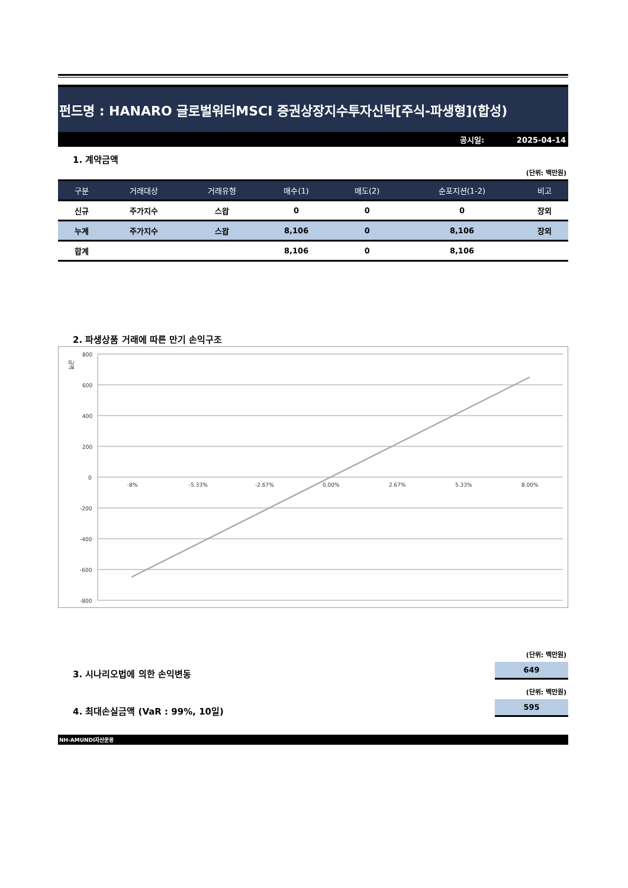펀드명 : HANARO 글로벌워터MSCI 증권상장지수투자신탁[주식-파생형](합성)
공시일: 2025-04-14
1. 계약금액
(단위: 백만원)
| 구분 | 거래대상 | 거래유형 | 매수(1) | 매도(2) | 순포지션(1-2) | 비고 |
| --- | --- | --- | --- | --- | --- | --- |
| 신규 | 주가지수 | 스왑 | 0 | 0 | 0 | 장외 |
| 누계 | 주가지수 | 스왑 | 8,106 | 0 | 8,106 | 장외 |
| 합계 | | | 8,106 | 0 | 8,106 | |
2. 파생상품 거래에 따른 만기 손익구조
금액
800
600
400
200
0
-200
-400
-600
-800
-8%
-5.33%
-2.67%
0.00%
2.67%
5.33%
8.00%
(단위: 백만원)
3. 시나리오법에 의한 손익변동
649
(단위: 백만원)
4. 최대손실금액 (VaR : 99%, 10일)
595
NH-AMUNDI자산운용